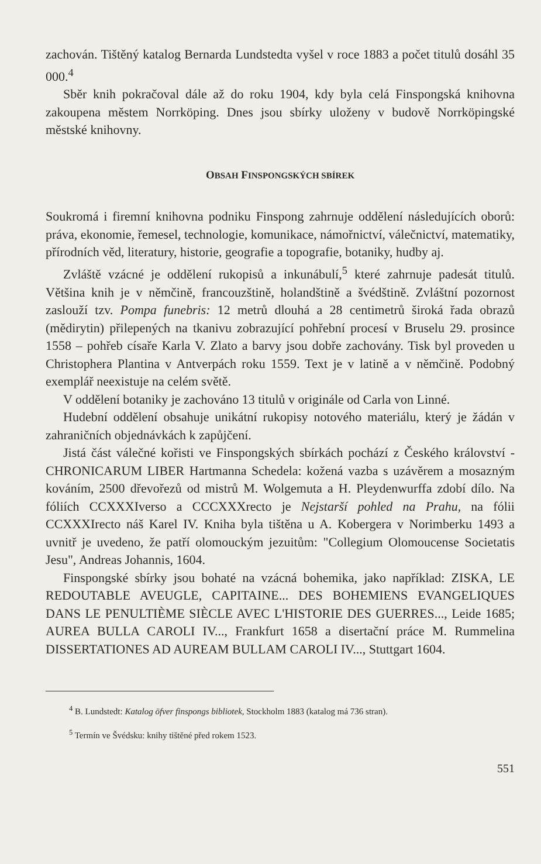zachován. Tištěný katalog Bernarda Lundstedta vyšel v roce 1883 a počet titulů dosáhl 35 000.<sup>4</sup>
Sběr knih pokračoval dále až do roku 1904, kdy byla celá Finspongská knihovna zakoupena městem Norrköping. Dnes jsou sbírky uloženy v budově Norrköpingské městské knihovny.
OBSAH FINSPONGSKÝCH SBÍREK
Soukromá i firemní knihovna podniku Finspong zahrnuje oddělení následujících oborů: práva, ekonomie, řemesel, technologie, komunikace, námořnictví, válečnictví, matematiky, přírodních věd, literatury, historie, geografie a topografie, botaniky, hudby aj.
Zvláště vzácné je oddělení rukopisů a inkunábulí,<sup>5</sup> které zahrnuje padesát titulů. Většina knih je v němčině, francouzštině, holandštině a švédštině. Zvláštní pozornost zaslouží tzv. Pompa funebris: 12 metrů dlouhá a 28 centimetrů široká řada obrazů (mědirytin) přilepených na tkanivu zobrazující pohřební procesí v Bruselu 29. prosince 1558 – pohřeb císaře Karla V. Zlato a barvy jsou dobře zachovány. Tisk byl proveden u Christophera Plantina v Antverpách roku 1559. Text je v latině a v němčině. Podobný exemplář neexistuje na celém světě.
V oddělení botaniky je zachováno 13 titulů v originále od Carla von Linné.
Hudební oddělení obsahuje unikátní rukopisy notového materiálu, který je žádán v zahraničních objednávkách k zapůjčení.
Jistá část válečné kořisti ve Finspongských sbírkách pochází z Českého království - CHRONICARUM LIBER Hartmanna Schedela: kožená vazba s uzávěrem a mosazným kováním, 2500 dřevořezů od mistrů M. Wolgemuta a H. Pleydenwurffa zdobí dílo. Na fóliích CCXXXIverso a CCCXXXrecto je Nejstarší pohled na Prahu, na fólii CCXXXIrecto náš Karel IV. Kniha byla tištěna u A. Kobergera v Norimberku 1493 a uvnitř je uvedeno, že patří olomouckým jezuitům: "Collegium Olomoucense Societatis Jesu", Andreas Johannis, 1604.
Finspongské sbírky jsou bohaté na vzácná bohemika, jako například: ZISKA, LE REDOUTABLE AVEUGLE, CAPITAINE... DES BOHEMIENS EVANGELIQUES DANS LE PENULTIÈME SIÈCLE AVEC L'HISTORIE DES GUERRES..., Leide 1685; AUREA BULLA CAROLI IV..., Frankfurt 1658 a disertační práce M. Rummelina DISSERTATIONES AD AUREAM BULLAM CAROLI IV..., Stuttgart 1604.
<sup>4</sup> B. Lundstedt: Katalog öfver finspongs bibliotek, Stockholm 1883 (katalog má 736 stran).
<sup>5</sup> Termín ve Švédsku: knihy tištěné před rokem 1523.
551